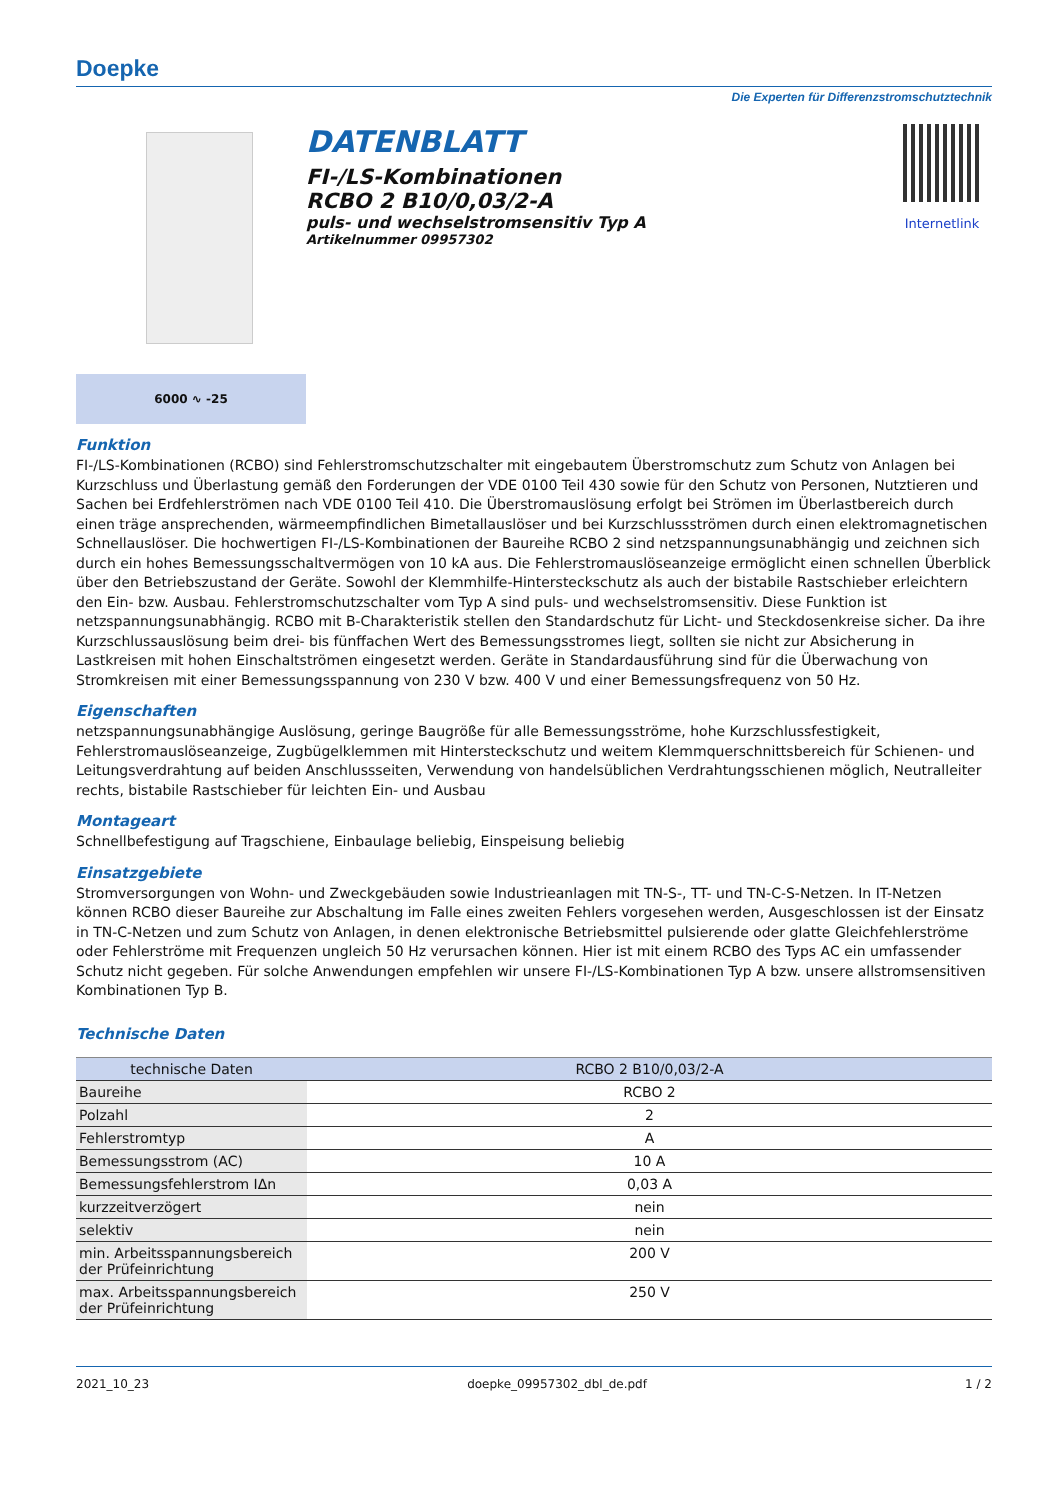Doepke
Die Experten für Differenzstromschutztechnik
DATENBLATT
FI-/LS-Kombinationen
RCBO 2 B10/0,03/2-A
puls- und wechselstromsensitiv Typ A
Artikelnummer 09957302
Internetlink
6000 ∿ -25
Funktion
FI-/LS-Kombinationen (RCBO) sind Fehlerstromschutzschalter mit eingebautem Überstromschutz zum Schutz von Anlagen bei Kurzschluss und Überlastung gemäß den Forderungen der VDE 0100 Teil 430 sowie für den Schutz von Personen, Nutztieren und Sachen bei Erdfehlerströmen nach VDE 0100 Teil 410. Die Überstromauslösung erfolgt bei Strömen im Überlastbereich durch einen träge ansprechenden, wärmeempfindlichen Bimetallauslöser und bei Kurzschlussströmen durch einen elektromagnetischen Schnellauslöser. Die hochwertigen FI-/LS-Kombinationen der Baureihe RCBO 2 sind netzspannungsunabhängig und zeichnen sich durch ein hohes Bemessungsschaltvermögen von 10 kA aus. Die Fehlerstromauslöseanzeige ermöglicht einen schnellen Überblick über den Betriebszustand der Geräte. Sowohl der Klemmhilfe-Hintersteckschutz als auch der bistabile Rastschieber erleichtern den Ein- bzw. Ausbau. Fehlerstromschutzschalter vom Typ A sind puls- und wechselstromsensitiv. Diese Funktion ist netzspannungsunabhängig. RCBO mit B-Charakteristik stellen den Standardschutz für Licht- und Steckdosenkreise sicher. Da ihre Kurzschlussauslösung beim drei- bis fünffachen Wert des Bemessungsstromes liegt, sollten sie nicht zur Absicherung in Lastkreisen mit hohen Einschaltströmen eingesetzt werden. Geräte in Standardausführung sind für die Überwachung von Stromkreisen mit einer Bemessungsspannung von 230 V bzw. 400 V und einer Bemessungsfrequenz von 50 Hz.
Eigenschaften
netzspannungsunabhängige Auslösung, geringe Baugröße für alle Bemessungsströme, hohe Kurzschlussfestigkeit, Fehlerstromauslöseanzeige, Zugbügelklemmen mit Hintersteckschutz und weitem Klemmquerschnittsbereich für Schienen- und Leitungsverdrahtung auf beiden Anschlussseiten, Verwendung von handelsüblichen Verdrahtungsschienen möglich, Neutralleiter rechts, bistabile Rastschieber für leichten Ein- und Ausbau
Montageart
Schnellbefestigung auf Tragschiene, Einbaulage beliebig, Einspeisung beliebig
Einsatzgebiete
Stromversorgungen von Wohn- und Zweckgebäuden sowie Industrieanlagen mit TN-S-, TT- und TN-C-S-Netzen. In IT-Netzen können RCBO dieser Baureihe zur Abschaltung im Falle eines zweiten Fehlers vorgesehen werden, Ausgeschlossen ist der Einsatz in TN-C-Netzen und zum Schutz von Anlagen, in denen elektronische Betriebsmittel pulsierende oder glatte Gleichfehlerströme oder Fehlerströme mit Frequenzen ungleich 50 Hz verursachen können. Hier ist mit einem RCBO des Typs AC ein umfassender Schutz nicht gegeben. Für solche Anwendungen empfehlen wir unsere FI-/LS-Kombinationen Typ A bzw. unsere allstromsensitiven Kombinationen Typ B.
Technische Daten
| technische Daten | RCBO 2 B10/0,03/2-A |
| --- | --- |
| Baureihe | RCBO 2 |
| Polzahl | 2 |
| Fehlerstromtyp | A |
| Bemessungsstrom (AC) | 10 A |
| Bemessungsfehlerstrom IΔn | 0,03 A |
| kurzzeitverzögert | nein |
| selektiv | nein |
| min. Arbeitsspannungsbereich der Prüfeinrichtung | 200 V |
| max. Arbeitsspannungsbereich der Prüfeinrichtung | 250 V |
2021_10_23 doepke_09957302_dbl_de.pdf 1 / 2